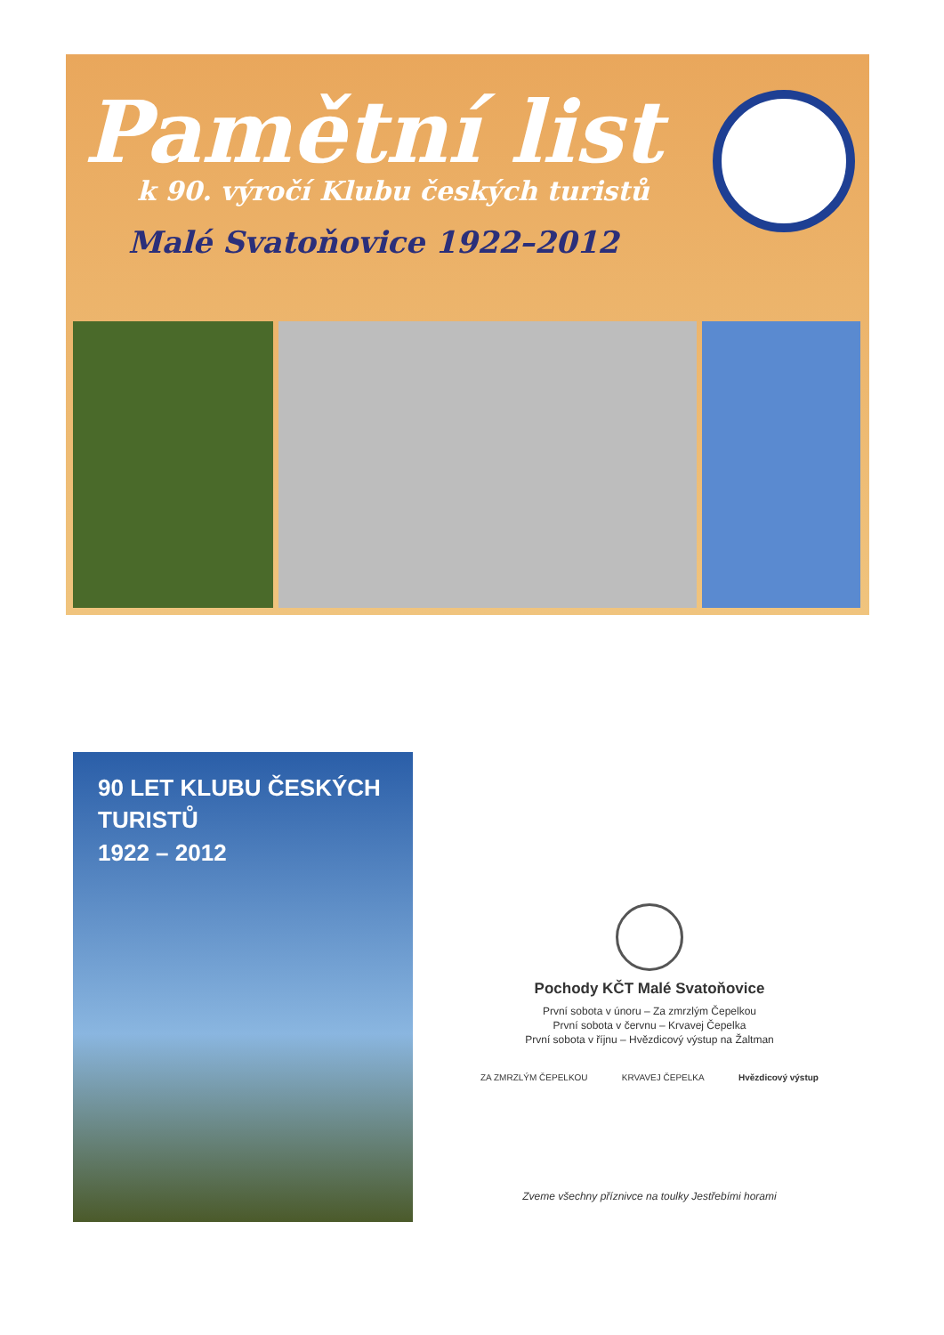Pamětní list
k 90. výročí Klubu českých turistů
Malé Svatoňovice 1922–2012
90 LET KLUBU ČESKÝCH TURISTŮ
1922 – 2012
Pochody KČT Malé Svatoňovice
První sobota v únoru – Za zmrzlým Čepelkou
První sobota v červnu – Krvavej Čepelka
První sobota v říjnu – Hvězdicový výstup na Žaltman
ZA ZMRZLÝM ČEPELKOU KRVAVEJ ČEPELKA Hvězdicový výstup
Zveme všechny příznivce na toulky Jestřebími horami